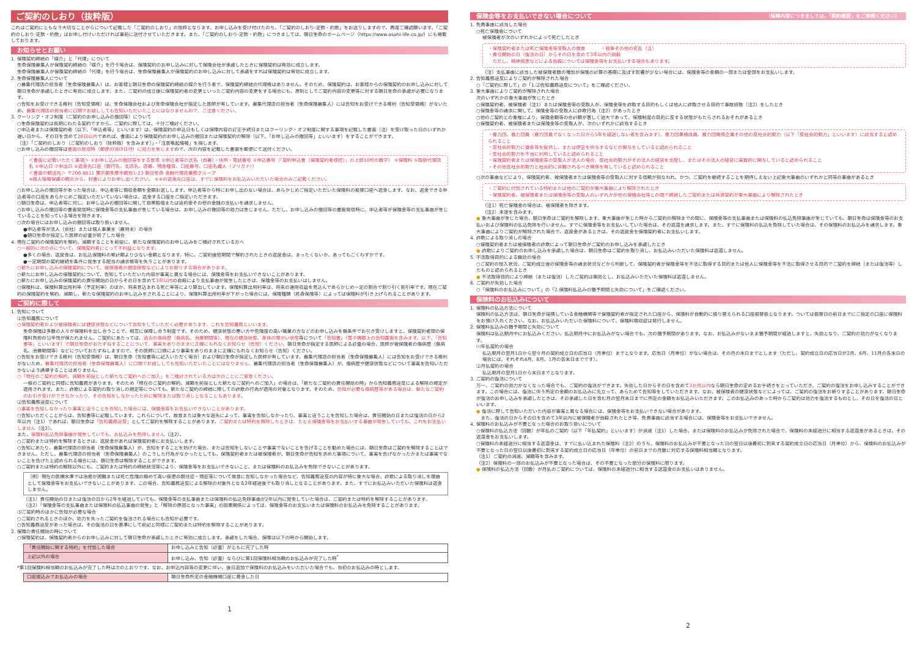ご契約のしおり（抜粋版）
これはご契約にともなう大切なことがらについて記載した「ご契約のしおり」の抜粋となります。お申し込みを受け付けたのち、「ご契約のしおり-定款・約款」をお送りしますので、再度ご確認願います。「ご契約のしおり-定款・約款」はお申し付けいただければ事前に送付させていただきます。また、「ご契約のしおり-定款・約款」につきましては、朝日生命のホームページ（https://www.asahi-life.co.jp/）にも掲載しております。
お知らせとお願い
1. 保険契約締結の「媒介」と「代理」について
生命保険募集人が保険契約締結の「媒介」を行う場合は、保険契約のお申し込みに対して保険会社が承諾したときに保険契約は有効に成立します。
生命保険募集人が保険契約締結の「代理」を行う場合は、生命保険募集人が保険契約のお申し込みに対して承諾をすれば保険契約は有効に成立します。
2. 生命保険募集人について
○募集代理店の担当者（生命保険募集人）は、お客様と朝日生命の保険契約締結の媒介を行う者で、保険契約締結の代理権はありません。そのため、保険契約は、お客様からの保険契約のお申し込みに対して朝日生命が承諾したときに有効に成立します。また、ご契約の成立後に保険契約者の変更といったご契約内容の変更をする場合にも、原則としてご契約内容の変更等に対する朝日生命の承諾が必要になります。
○告知をお受けできる権利（告知受領権）は、生命保険会社および生命保険会社が指定した医師が有しています。募集代理店の担当者（生命保険募集人）には告知をお受けできる権利（告知受領権）がないため、募集代理店の担当者に口頭でお話ししても告知いただいたことにはなりませんので、ご注意ください。
3. クーリング・オフ制度（ご契約のお申し込みの撤回等）について
○生命保険契約は長期にわたる契約ですから、ご契約に際しては、十分ご検討ください。
○申込者または保険契約者（以下、「申込者等」といいます）は、保険契約の申込日もしくは保障内容の訂正手続日またはクーリング・オフ制度に関する事項を記載した書面（注）を受け取った日のいずれか遅い日から、その日を含めて20日以内であれば、書面により保険契約のお申し込みの撤回または保険契約の解除（以下、「お申し込みの撤回等」といいます）をすることができます。
（注）「ご契約のしおり（ご契約のしおり（抜粋版）を含みます）」・「注意喚起情報」を指します。
○お申し込みの撤回等は書面の発信時（郵便の消印日付）に効力を生じますので、次の内容を記載した書面を郵便にて送付ください。
＜書面に記載いただく事項＞ ①お申し込みの撤回等をする意思 ②申込者等の氏名（自署）・住所・電話番号 ③申込番号（「契約申込書（保険契約者様控）」の上部10桁の数字） ④保険料 ⑤取扱代理店名 ⑥申込日 ⑦申出日 ⑧返金先口座（銀行名、支店名、店番、預金種目、口座番号、口座名義人（フリガナ））
＜書面の郵送先＞ 〒206-8611 東京都多摩市鶴牧1-23 朝日生命 金融代理店業務グループ
※個人情報保護の観点から、封書によりお申し出ください。 ※⑧の返金先口座は、すでに保険料をお払込みいただいた場合のみご記載ください。
○お申し込みの撤回等があった場合は、申込者等に領収金額を全額お返しします。申込者等から特にお申し出のない場合は、あらかじめご指定いただいた保険料の振替口座へ返金します。なお、返金できる申込者等の口座をあらかじめご指定いただいていない場合は、返金する口座をご指定いただきます。
○朝日生命は、申込者等に対し、お申し込みの撤回等に関して損害賠償または違約金その他の金銭の支払いを請求しません。
○お申し込みの撤回等の書面発信時に保険金等の支払事由が生じている場合は、お申し込みの撤回等の効力は生じません。ただし、お申し込みの撤回等の書面発信時に、申込者等が保険金等の支払事由が生じていることを知っている場合を除きます。
○次の場合にはお申し込みの撤回等は取り扱いません。
●申込者等が法人（会社）または個人事業主（雇用主）の場合
●朝日生命が指定した医師の診査が終了した場合
4. 現在ご契約の保険契約を解約、減額することを前提に、新たな保険契約のお申し込みをご検討されている方へ
○一般的に次の点について、保険契約者にとって不利益となります。
●多くの場合、返戻金は、お払込保険料の累計額より少ない金額となります。特に、ご契約後短期間で解約されたときの返戻金は、まったくないか、あってもごくわずかです。
●一定期間の契約継続を条件に発生する配当の請求権等を失うことがあります。
○新たにお申し込みの保険契約について、被保険者の健康状態などによりお断りする場合があります。
○新たにお申し込みの保険契約について、告知していただいた内容が事実と異なる場合には、保険金等をお支払いできないことがあります。
○新たにお申し込みの保険契約の責任開始の日からその日を含めて3年以内の自殺により支払事由が発生したときは、保険金等のお支払いはしません。
○保険料は、保険料算出用利率（予定利率）のほか、将来見込まれる死亡率等により算出しています。保険料算出用利率は、将来の運用収益を見込んであらかじめ一定の割合で割り引く割引率です。現在ご契約の保険契約を解約、減額し、新たな保険契約のお申し込みをされることにより、保険料算出用利率が下がった場合には、保険種類（終身保険等）によっては保険料が引き上げられることがあります。
ご契約に際して
1. 告知について
⑴告知義務について
○保険契約者および被保険者には健康状態などについて告知をしていただく必要があります。これを告知義務といいます。
生命保険は多数の人々が保険料を出し合うことで、相互に保障し合う制度です。そのため、健康状態の悪い方や危険度の高い職業の方などのお申し込みを無条件でお引き受けしますと、保険契約者間の保険料負担の公平性が保たれません。ご契約にあたっては、過去の傷病歴（傷病名、治療期間等）、現在の健康状態、身体の障がい状態等について「告知書」（電子機器上の告知画面を含みます。以下、「告知書等」といいます）で朝日生命がおたずねすることについて、事実をありのままに正確にもれなくお知らせ（告知）ください。朝日生命が指定する医師による診査の場合、医師が被保険者の傷病歴（傷病名、治療期間等）などについておたずねしますので、その医師に口頭により事実をありのままに正確にもれなくお知らせ（告知）ください。
○告知をお受けできる権利（告知受領権）は、朝日生命（告知書等に記入いただく場合）および朝日生命が指定した医師が有しています。募集代理店の担当者（生命保険募集人）には告知をお受けできる権利がないため、募集代理店の担当者（生命保険募集人）に口頭でお話ししても告知いただいたことにはなりません。募集代理店の担当者（生命保険募集人）が、傷病歴や健康状態などについて事実を告知いただかないよう誘導することはありません。
○「現在のご契約の解約、減額を前提とした新たなご契約へのご加入」をご検討されている方は次のことにご留意ください。
一般のご契約と同様に告知義務があります。そのため「現在のご契約の解約、減額を前提とした新たなご契約へのご加入」の場合は、「新たなご契約の責任開始の時」から告知義務違反による解除の規定が適用されます。また、詐欺による契約の取り消しの規定等についても、新たなご契約の締結に際しての詐欺の行為が適用の対象となります。そのため、告知が必要な傷病歴等がある場合は、新たなご契約のお引き受けができなかったり、その告知をしなかったために解除または取り消しとなることもあります。
⑵告知義務違反について
○事実を告知しなかったり事実と違うことを告知した場合には、保険金等をお支払いできないことがあります。
○告知いただくことがらは、告知書等に記載しています。これらについて、故意または重大な過失によって、事実を告知しなかったり、事実と違うことを告知した場合は、責任開始の日または復活の日から2年以内（注1）であれば、朝日生命は「告知義務違反」としてご契約を解除することがあります。ご契約または特約を解除したときは、たとえ保険金等をお支払いする事由が発生していても、これをお支払いしません（注2）。
また、保険料払込免除事由が発生していても、お払込みを免除しません（注2）。
○ご契約または特約を解除するときは、返戻金があれば保険契約者にお支払いします。
○告知にあたり、募集代理店の担当者（生命保険募集人）が、告知をすることを妨げた場合、または告知をしないことや事実でないことを告げることを勧めた場合には、朝日生命はご契約を解除することはできません。ただし、募集代理店の担当者（生命保険募集人）のこうした行為がなかったとしても、保険契約者または被保険者が、朝日生命が告知を求めた事項について、事実を告げなかったかまたは事実でないことを告げたと認められる場合には、朝日生命は解除することができます。
○ご契約または特約の解除以外にも、ご契約または特約の締結状況等により、保険金等をお支払いできないこと、または保険料のお払込みを免除できないことがあります。
（例）現在の医療水準では治癒が困難または死亡危険の極めて高い疾患の既往症・現症等について故意に告知しなかった場合など、告知義務違反の内容が特に重大な場合、詐欺による取り消しを理由として保険金等をお支払いできないことがあります。この場合、告知義務違反による解除の対象外となる2年経過後でも取り消しとなることがあります。また、すでにお払込みいただいた保険料は返金しません。
（注1）責任開始の日または復活の日から2年を経過していても、保険金等の支払事由または保険料の払込免除事由が2年以内に発生していた場合は、ご契約または特約を解除することがあります。
（注2）「保険金等の支払事由または保険料の払込事由の発生」と「解除の原因となった事実」の因果関係によっては、保険金等のお支払いまたは保険料のお払込みを免除することがあります。
⑶ご契約時のほかに告知が必要な場合
○ご契約されるときのほか、効力を失ったご契約を復活される場合にも告知が必要です。
○告知義務違反があった場合は、その復活の日を基準にして前記と同様にご契約または特約を解除することがあります。
2. 保障の責任開始の時について
○保険契約は、保険契約者からのお申し込みに対して朝日生命が承諾したときに有効に成立します。承諾をした場合、保障は以下の時から開始します。
| 「責任開始に関する特約」を付加した場合 | お申し込みと告知（診査）がともに完了した時 |
| 上記以外の場合 | お申し込み、告知（診査）ならびに第1回保険料相当額のお払込みが完了した時<sup>*</sup> |
*第1回保険料相当額のお払込みが完了した時は次のとおりです。なお、お申込内容等の変更に伴い、後日追加で保険料のお払込みをいただいた場合でも、当初のお払込みの時とします。
| 口座振込みでお払込みの場合 | 朝日生命所定の金融機関口座に着金した日 |
1
保険金等をお支払いできない場合について （保障内容につきましては、「契約概要」をご参照ください）
1. 免責事由に該当した場合
○死亡保険金について
被保険者が次のいずれかによって死亡したとき
・保険契約者または死亡保険金等受取人の故意 　　　・戦争その他の変乱（注）
・責任開始の日（復活の日）からその日を含めて3年以内の自殺
　ただし、精神疾患などによる自殺については保険金等をお支払いする場合もあります。
（注）支払事由に該当した被保険者数の増加が保険の計算の基礎に及ぼす影響が少ない場合には、保険金等の金額の一部または全部をお支払いします。
2. 告知義務違反によりご契約が解除された場合
○「ご契約に際して」の「1.⑵告知義務違反について」をご確認ください。
3. 重大事由によりご契約が解除された場合
次のいずれかの重大事由が生じたとき
○保険契約者、被保険者（注1）または保険金等の受取人が、保険金等を詐取する目的もしくは他人に詐取させる目的で事故招致（注2）をしたとき
○保険金等の請求に関して、保険金等の受取人に詐欺行為（注2）があったとき
○他のご契約との重複により、保険金額等の合計額が著しく過大であって、保険制度の目的に反する状態がもたらされるおそれがあるとき
○保険契約者、被保険者または保険金等の受取人が、次のいずれかに該当するとき
・暴力団、暴力団員（暴力団員でなくなった日から5年を経過しない者を含みます）、暴力団準構成員、暴力団関係企業その他の反社会的勢力（以下「反社会的勢力」といいます）に該当すると認められること
・反社会的勢力に資金等を提供し、または便宜を供与するなどの関与をしていると認められること
・反社会的勢力を不当に利用していると認められること
・保険契約者または保険金等の受取人が法人の場合、反社会的勢力がその法人の経営を支配し、またはその法人の経営に実質的に関与していると認められること
・その他反社会的勢力と社会的に非難されるべき関係を有していると認められること
○次の事由などにより、保険契約者、被保険者または保険金等の受取人に対する信頼が損なわれ、かつ、ご契約を継続することを期待しえない上記重大事由のいずれかと同等の事由があるとき
・ご契約に付加されている特約または他のご契約が重大事由により解除されたとき
・保険契約者、被保険者または保険金等の受取人のいずれかが他の保険会社等との間で締結したご契約または共済契約が重大事由により解除されたとき
（注1）死亡保険金の場合は、被保険者を除きます。
（注2）未遂を含みます。
● 重大事由が生じた場合、朝日生命はご契約を解除します。重大事由が生じた時からご契約の解除までの間に、保険金等の支払事由または保険料の払込免除事由が生じていても、朝日生命は保険金等のお支払いおよび保険料の払込免除を行いません。すでに保険金等をお支払いしていた場合は、その返還を請求します。また、すでに保険料の払込を免除していた場合は、その保険料のお払込みを請求します。重大事由によりご契約が解除された場合で、返戻金があるときは、その返戻金を保険契約者にお支払いします。
4. 詐欺による取り消しの場合
○保険契約者または被保険者の詐欺によって朝日生命がご契約のお申し込みを承諾したとき
● 詐欺によりご契約のお申し込みを承諾した場合は、朝日生命はご契約を取り消し、お払込みいただいた保険料は返還しません。
5. 不法取得目的による無効の場合
○ご契約の加入状況、ご契約成立後の保険金等の請求状況などから判断して、保険契約者が保険金等を不法に取得する目的または他人に保険金等を不法に取得させる目的でご契約を締結（または復活等）したものと認められるとき
● 不法取得目的により締結（または復活）したご契約は無効とし、お払込みいただいた保険料は返還しません。
6. ご契約が失効した場合
○「保険料のお払込みについて」の「2.保険料払込みの猶予期間と失効について」をご確認ください。
保険料のお払込みについて
1. 保険料の払込方法について
保険料の払込方法は、朝日生命が提携している金融機関等で保険契約者が指定された口座から、保険料が自動的に振り替えられる口座振替扱となります。ついては振替日の前日までにご指定の口座に保険料をお預け入れください。なお、お払込みいただいた保険料について、保険料領収証は発行しません。
2. 保険料払込みの猶予期間と失効について
保険料は払込期月中にお払込みください。払込期月中にお払込みがない場合でも、次の猶予期間があります。なお、お払込みがないまま猶予期間が経過しますと、失効となり、ご契約の効力がなくなります。
⑴年払契約の場合
払込期月の翌月1日から翌々月の契約成立日の応当日（月単位）までとなります。応当日（月単位）がない場合は、その月の末日までとします（ただし、契約成立日の応当日が2月、6月、11月の各末日の場合には、それぞれ4月、8月、1月の各末日までです）。
⑵月払契約の場合
払込期月の翌月1日から末日までとなります。
3. ご契約の復活について
万一、ご契約の効力がなくなった場合でも、ご契約の復活ができます。失効した日からその日を含めて3か月以内なら朝日生命の定めるお手続きをとっていただき、ご契約の復活をお申し込みすることができます。この場合には、復活に伴う所定の金額のお払込みに先立って、あらためて告知等をしていただきます。なお、被保険者の健康状態などによっては、ご契約の復活をお断りすることがあります。朝日生命が復活のお申し込みを承諾したときは、その承諾した日を含む月の翌月末日までに所定の金額をお払込みいただきます。このお払込みのあった時からご契約は効力を復活するものとし、その日を復活の日といいます。
● 復活に際して告知いただいた内容が事実と異なる場合には、保険金等をお支払いできない場合があります。
　また、復活の日からその日を含めて3年以内に被保険者が自殺されたとき等、免責事由に該当する場合には、保険金等をお支払いできません。
4. 保険料のお払込みが不要となった場合のお取り扱いについて
○保険料の払込方法（回数）が年払のご契約（以下「年払契約」といいます）が消滅（注1）した場合、または保険料のお払込みが免除された場合で、保険料の未経過分に相当する返還金があるときは、その返還金をお支払いします。
○保険料の未経過分に相当する返還金は、すでに払い込まれた保険料（注2）のうち、保険料のお払込みが不要となった日の翌日以後最初に到来する契約成立日の応当日（月単位）から、保険料のお払込みが不要となった日の翌日以後最初に到来する契約成立日の応当日（年単位）の前日までの月数に対応する保険料相当額となります。
（注1）ご契約の消滅、減額等を含みます。
（注2）保険料の一部のお払込みが不要となった場合は、その不要となった部分の保険料に限ります。
● 保険料の払込方法（回数）が月払のご契約については、保険料の未経過分に相当する返還金のお支払いはありません。
2